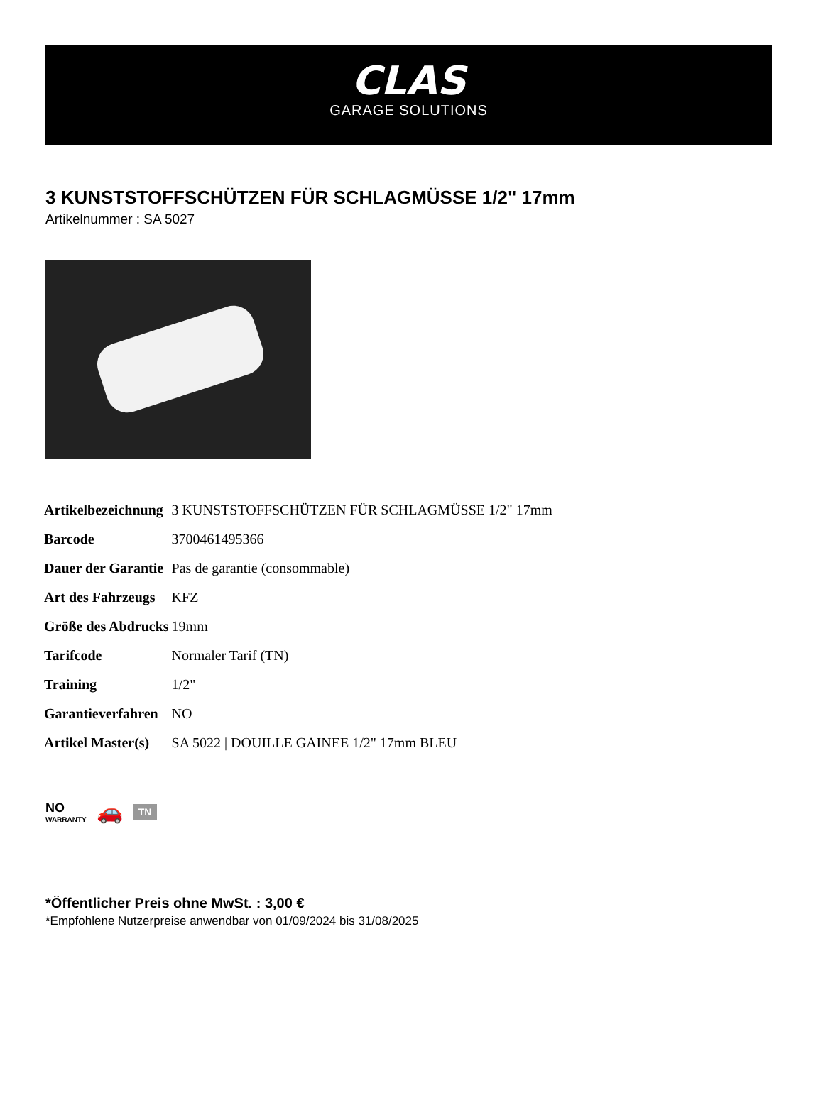CLAS
GARAGE SOLUTIONS
3 KUNSTSTOFFSCHÜTZEN FÜR SCHLAGMÜSSE 1/2" 17mm
Artikelnummer : SA 5027
| Artikelbezeichnung | 3 KUNSTSTOFFSCHÜTZEN FÜR SCHLAGMÜSSE 1/2" 17mm |
| Barcode | 3700461495366 |
| Dauer der Garantie | Pas de garantie (consommable) |
| Art des Fahrzeugs | KFZ |
| Größe des Abdrucks | 19mm |
| Tarifcode | Normaler Tarif (TN) |
| Training | 1/2" |
| Garantieverfahren | NO |
| Artikel Master(s) | SA 5022 / DOUILLE GAINEE 1/2" 17mm BLEU |
NO
WARRANTY
🚗
TN
*Öffentlicher Preis ohne MwSt. : 3,00 €
*Empfohlene Nutzerpreise anwendbar von 01/09/2024 bis 31/08/2025